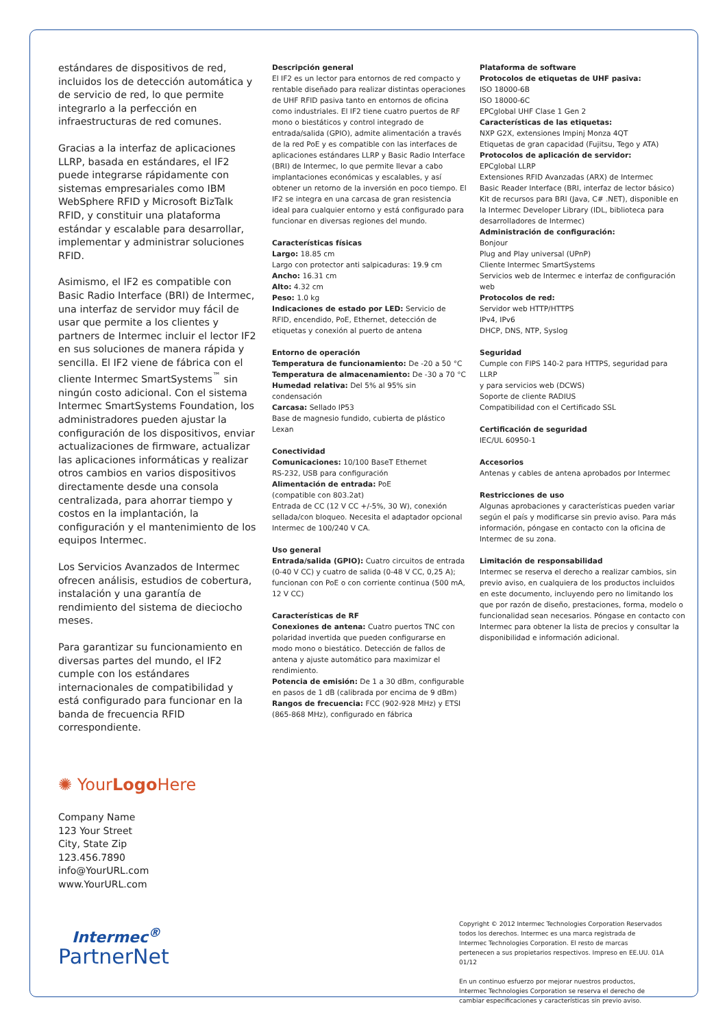estándares de dispositivos de red, incluidos los de detección automática y de servicio de red, lo que permite integrarlo a la perfección en infraestructuras de red comunes.
Gracias a la interfaz de aplicaciones LLRP, basada en estándares, el IF2 puede integrarse rápidamente con sistemas empresariales como IBM WebSphere RFID y Microsoft BizTalk RFID, y constituir una plataforma estándar y escalable para desarrollar, implementar y administrar soluciones RFID.
Asimismo, el IF2 es compatible con Basic Radio Interface (BRI) de Intermec, una interfaz de servidor muy fácil de usar que permite a los clientes y partners de Intermec incluir el lector IF2 en sus soluciones de manera rápida y sencilla. El IF2 viene de fábrica con el cliente Intermec SmartSystems<sup>™</sup> sin ningún costo adicional. Con el sistema Intermec SmartSystems Foundation, los administradores pueden ajustar la configuración de los dispositivos, enviar actualizaciones de firmware, actualizar las aplicaciones informáticas y realizar otros cambios en varios dispositivos directamente desde una consola centralizada, para ahorrar tiempo y costos en la implantación, la configuración y el mantenimiento de los equipos Intermec.
Los Servicios Avanzados de Intermec ofrecen análisis, estudios de cobertura, instalación y una garantía de rendimiento del sistema de dieciocho meses.
Para garantizar su funcionamiento en diversas partes del mundo, el IF2 cumple con los estándares internacionales de compatibilidad y está configurado para funcionar en la banda de frecuencia RFID correspondiente.
Descripción general
El IF2 es un lector para entornos de red compacto y rentable diseñado para realizar distintas operaciones de UHF RFID pasiva tanto en entornos de oficina como industriales. El IF2 tiene cuatro puertos de RF mono o biestáticos y control integrado de entrada/salida (GPIO), admite alimentación a través de la red PoE y es compatible con las interfaces de aplicaciones estándares LLRP y Basic Radio Interface (BRI) de Intermec, lo que permite llevar a cabo implantaciones económicas y escalables, y así obtener un retorno de la inversión en poco tiempo. El IF2 se integra en una carcasa de gran resistencia ideal para cualquier entorno y está configurado para funcionar en diversas regiones del mundo.
Características físicas
Largo: 18.85 cm
Largo con protector anti salpicaduras: 19.9 cm
Ancho: 16.31 cm
Alto: 4.32 cm
Peso: 1.0 kg
Indicaciones de estado por LED: Servicio de RFID, encendido, PoE, Ethernet, detección de etiquetas y conexión al puerto de antena
Entorno de operación
Temperatura de funcionamiento: De -20 a 50 °C
Temperatura de almacenamiento: De -30 a 70 °C
Humedad relativa: Del 5% al 95% sin condensación
Carcasa: Sellado IP53
Base de magnesio fundido, cubierta de plástico Lexan
Conectividad
Comunicaciones: 10/100 BaseT Ethernet
RS-232, USB para configuración
Alimentación de entrada: PoE
(compatible con 803.2at)
Entrada de CC (12 V CC +/-5%, 30 W), conexión sellada/con bloqueo. Necesita el adaptador opcional Intermec de 100/240 V CA.
Uso general
Entrada/salida (GPIO): Cuatro circuitos de entrada (0-40 V CC) y cuatro de salida (0-48 V CC, 0,25 A); funcionan con PoE o con corriente continua (500 mA, 12 V CC)
Características de RF
Conexiones de antena: Cuatro puertos TNC con polaridad invertida que pueden configurarse en modo mono o biestático. Detección de fallos de antena y ajuste automático para maximizar el rendimiento.
Potencia de emisión: De 1 a 30 dBm, configurable en pasos de 1 dB (calibrada por encima de 9 dBm)
Rangos de frecuencia: FCC (902-928 MHz) y ETSI (865-868 MHz), configurado en fábrica
Plataforma de software
Protocolos de etiquetas de UHF pasiva:
ISO 18000-6B
ISO 18000-6C
EPCglobal UHF Clase 1 Gen 2
Características de las etiquetas:
NXP G2X, extensiones Impinj Monza 4QT
Etiquetas de gran capacidad (Fujitsu, Tego y ATA)
Protocolos de aplicación de servidor:
EPCglobal LLRP
Extensiones RFID Avanzadas (ARX) de Intermec
Basic Reader Interface (BRI, interfaz de lector básico)
Kit de recursos para BRI (Java, C# .NET), disponible en la Intermec Developer Library (IDL, biblioteca para desarrolladores de Intermec)
Administración de configuración:
Bonjour
Plug and Play universal (UPnP)
Cliente Intermec SmartSystems
Servicios web de Intermec e interfaz de configuración web
Protocolos de red:
Servidor web HTTP/HTTPS
IPv4, IPv6
DHCP, DNS, NTP, Syslog
Seguridad
Cumple con FIPS 140-2 para HTTPS, seguridad para LLRP
y para servicios web (DCWS)
Soporte de cliente RADIUS
Compatibilidad con el Certificado SSL
Certificación de seguridad
IEC/UL 60950-1
Accesorios
Antenas y cables de antena aprobados por Intermec
Restricciones de uso
Algunas aprobaciones y características pueden variar según el país y modificarse sin previo aviso. Para más información, póngase en contacto con la oficina de Intermec de su zona.
Limitación de responsabilidad
Intermec se reserva el derecho a realizar cambios, sin previo aviso, en cualquiera de los productos incluidos en este documento, incluyendo pero no limitando los que por razón de diseño, prestaciones, forma, modelo o funcionalidad sean necesarios. Póngase en contacto con Intermec para obtener la lista de precios y consultar la disponibilidad e información adicional.
✺ YourLogo Here
Company Name
123 Your Street
City, State Zip
123.456.7890
info@YourURL.com
www.YourURL.com
Intermec<sup>®</sup>
PartnerNet
Copyright © 2012 Intermec Technologies Corporation Reservados todos los derechos. Intermec es una marca registrada de Intermec Technologies Corporation. El resto de marcas pertenecen a sus propietarios respectivos. Impreso en EE.UU. 01A 01/12
En un continuo esfuerzo por mejorar nuestros productos, Intermec Technologies Corporation se reserva el derecho de cambiar especificaciones y características sin previo aviso.